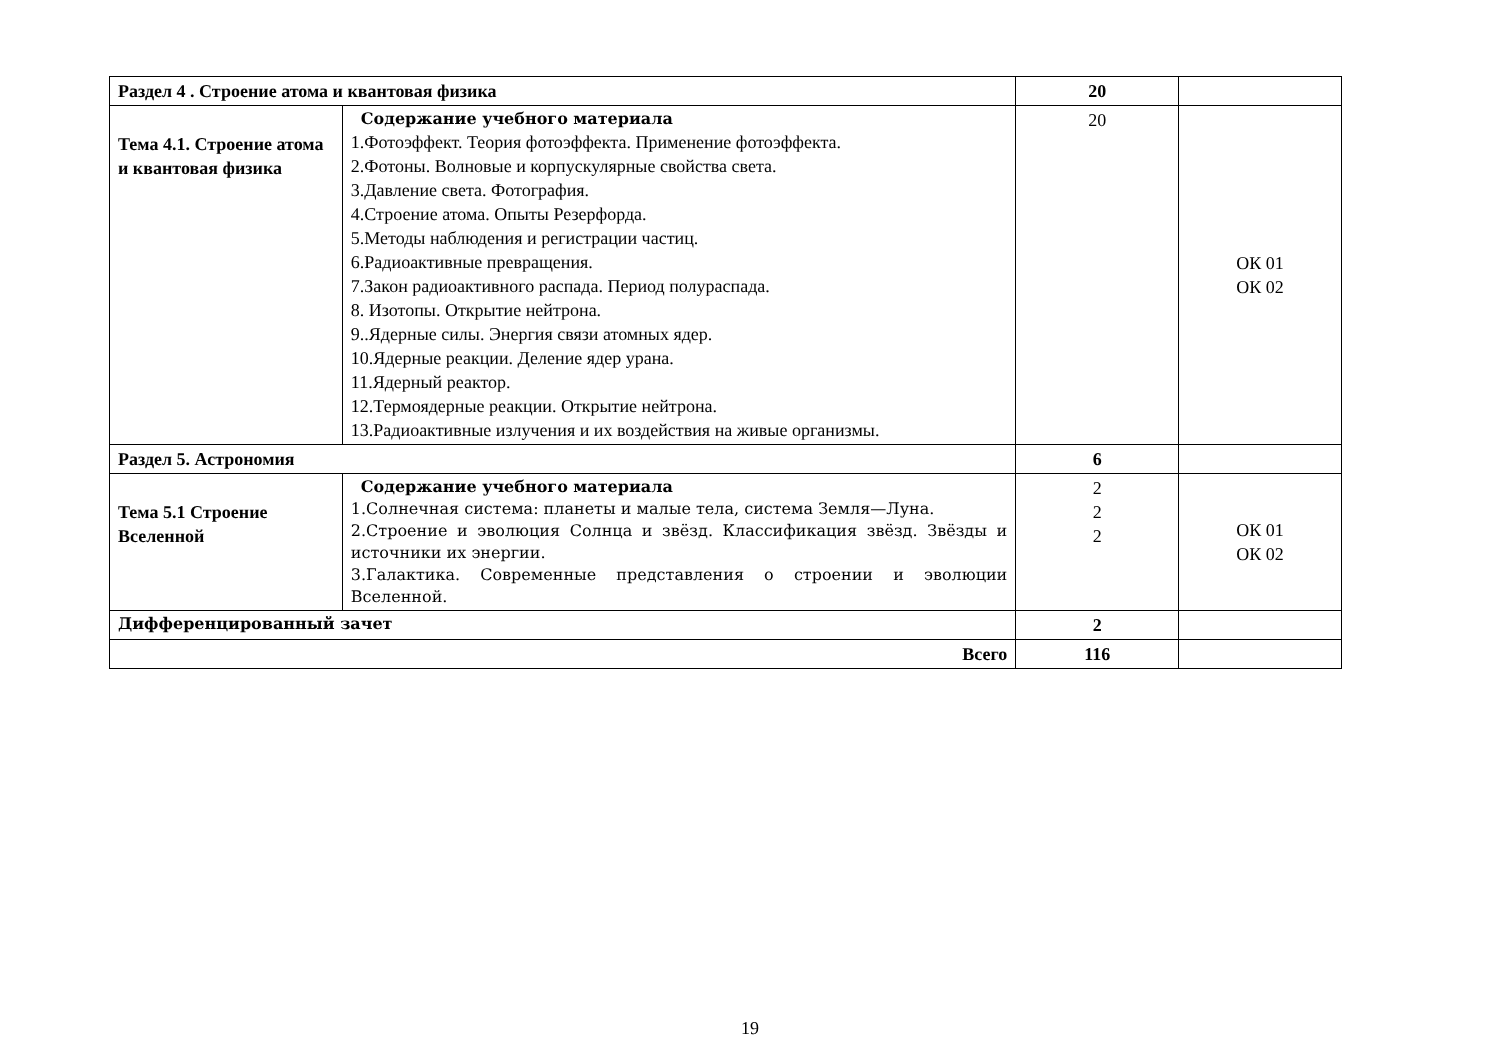| Раздел 4 . Строение атома и квантовая физика | | 20 | |
| Тема 4.1. Строение атома и квантовая физика | Содержание учебного материала 1.Фотоэффект. Теория фотоэффекта. Применение фотоэффекта. 2.Фотоны. Волновые и корпускулярные свойства света. 3.Давление света. Фотография. 4.Строение атома. Опыты Резерфорда. 5.Методы наблюдения и регистрации частиц. 6.Радиоактивные превращения. 7.Закон радиоактивного распада. Период полураспада. 8. Изотопы. Открытие нейтрона. 9..Ядерные силы. Энергия связи атомных ядер. 10.Ядерные реакции. Деление ядер урана. 11.Ядерный реактор. 12.Термоядерные реакции. Открытие нейтрона. 13.Радиоактивные излучения и их воздействия на живые организмы. | 20 | ОК 01 ОК 02 |
| Раздел 5. Астрономия | | 6 | |
| Тема 5.1 Строение Вселенной | Содержание учебного материала 1.Солнечная система: планеты и малые тела, система Земля—Луна. 2.Строение и эволюция Солнца и звёзд. Классификация звёзд. Звёзды и источники их энергии. 3.Галактика. Современные представления о строении и эволюции Вселенной. | 2 2 2 | ОК 01 ОК 02 |
| Дифференцированный зачет | | 2 | |
| Всего | | 116 | |
19